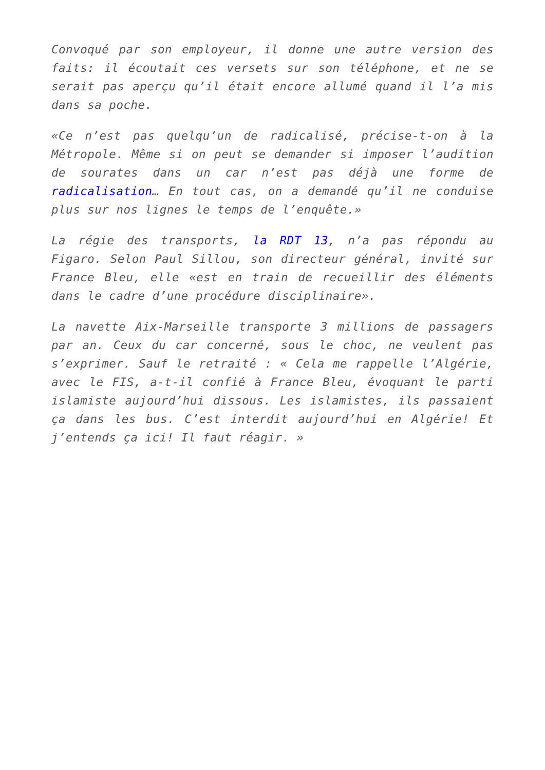Convoqué par son employeur, il donne une autre version des faits: il écoutait ces versets sur son téléphone, et ne se serait pas aperçu qu’il était encore allumé quand il l’a mis dans sa poche.
«Ce n’est pas quelqu’un de radicalisé, précise-t-on à la Métropole. Même si on peut se demander si imposer l’audition de sourates dans un car n’est pas déjà une forme de radicalisation… En tout cas, on a demandé qu’il ne conduise plus sur nos lignes le temps de l’enquête.»
La régie des transports, la RDT 13, n’a pas répondu au Figaro. Selon Paul Sillou, son directeur général, invité sur France Bleu, elle «est en train de recueillir des éléments dans le cadre d’une procédure disciplinaire».
La navette Aix-Marseille transporte 3 millions de passagers par an. Ceux du car concerné, sous le choc, ne veulent pas s’exprimer. Sauf le retraité : « Cela me rappelle l’Algérie, avec le FIS, a-t-il confié à France Bleu, évoquant le parti islamiste aujourd’hui dissous. Les islamistes, ils passaient ça dans les bus. C’est interdit aujourd’hui en Algérie! Et j’entends ça ici! Il faut réagir. »